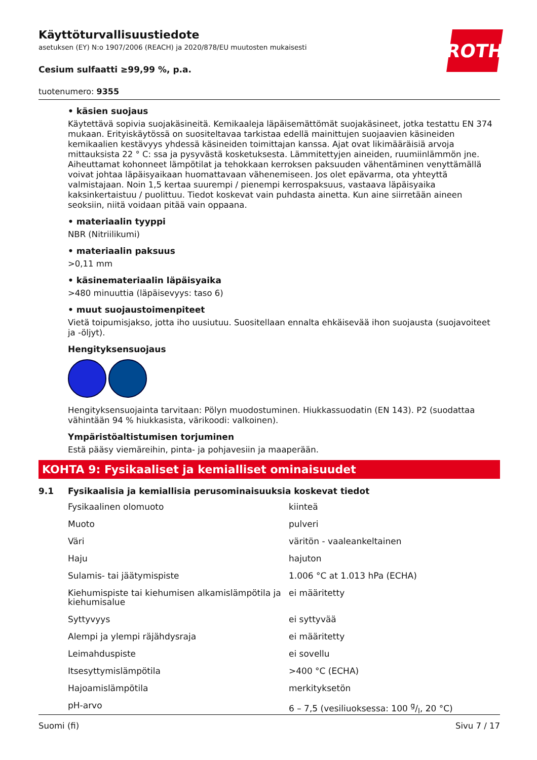ROTH
Käyttöturvallisuustiedote
asetuksen (EY) N:o 1907/2006 (REACH) ja 2020/878/EU muutosten mukaisesti
Cesium sulfaatti ≥99,99 %, p.a.
tuotenumero: 9355
• käsien suojaus
Käytettävä sopivia suojakäsineitä. Kemikaaleja läpäisemättömät suojakäsineet, jotka testattu EN 374 mukaan. Erityiskäytössä on suositeltavaa tarkistaa edellä mainittujen suojaavien käsineiden kemikaalien kestävyys yhdessä käsineiden toimittajan kanssa. Ajat ovat likimääräisiä arvoja mittauksista 22 ° C: ssa ja pysyvästä kosketuksesta. Lämmitettyjen aineiden, ruumiinlämmön jne. Aiheuttamat kohonneet lämpötilat ja tehokkaan kerroksen paksuuden vähentäminen venyttämällä voivat johtaa läpäisyaikaan huomattavaan vähenemiseen. Jos olet epävarma, ota yhteyttä valmistajaan. Noin 1,5 kertaa suurempi / pienempi kerrospaksuus, vastaava läpäisyaika kaksinkertaistuu / puolittuu. Tiedot koskevat vain puhdasta ainetta. Kun aine siirretään aineen seoksiin, niitä voidaan pitää vain oppaana.
• materiaalin tyyppi
NBR (Nitriilikumi)
• materiaalin paksuus
>0,11 mm
• käsinemateriaalin läpäisyaika
>480 minuuttia (läpäisevyys: taso 6)
• muut suojaustoimenpiteet
Vietä toipumisjakso, jotta iho uusiutuu. Suositellaan ennalta ehkäisevää ihon suojausta (suojavoiteet ja -öljyt).
Hengityksensuojaus
Hengityksensuojainta tarvitaan: Pölyn muodostuminen. Hiukkassuodatin (EN 143). P2 (suodattaa vähintään 94 % hiukkasista, värikoodi: valkoinen).
Ympäristöaltistumisen torjuminen
Estä pääsy viemäreihin, pinta- ja pohjavesiin ja maaperään.
KOHTA 9: Fysikaaliset ja kemialliset ominaisuudet
9.1 Fysikaalisia ja kemiallisia perusominaisuuksia koskevat tiedot
| Fysikaalinen olomuoto | kiinteä |
| Muoto | pulveri |
| Väri | väritön - vaaleankeltainen |
| Haju | hajuton |
| Sulamis- tai jäätymispiste | 1.006 °C at 1.013 hPa (ECHA) |
| Kiehumispiste tai kiehumisen alkamislämpötila ja kiehumisalue | ei määritetty |
| Syttyvyys | ei syttyvää |
| Alempi ja ylempi räjähdysraja | ei määritetty |
| Leimahduspiste | ei sovellu |
| Itsesyttymislämpötila | >400 °C (ECHA) |
| Hajoamislämpötila | merkityksetön |
| pH-arvo | 6 – 7,5 (vesiliuoksessa: 100 g/l, 20 °C) |
Suomi (fi) Sivu 7 / 17